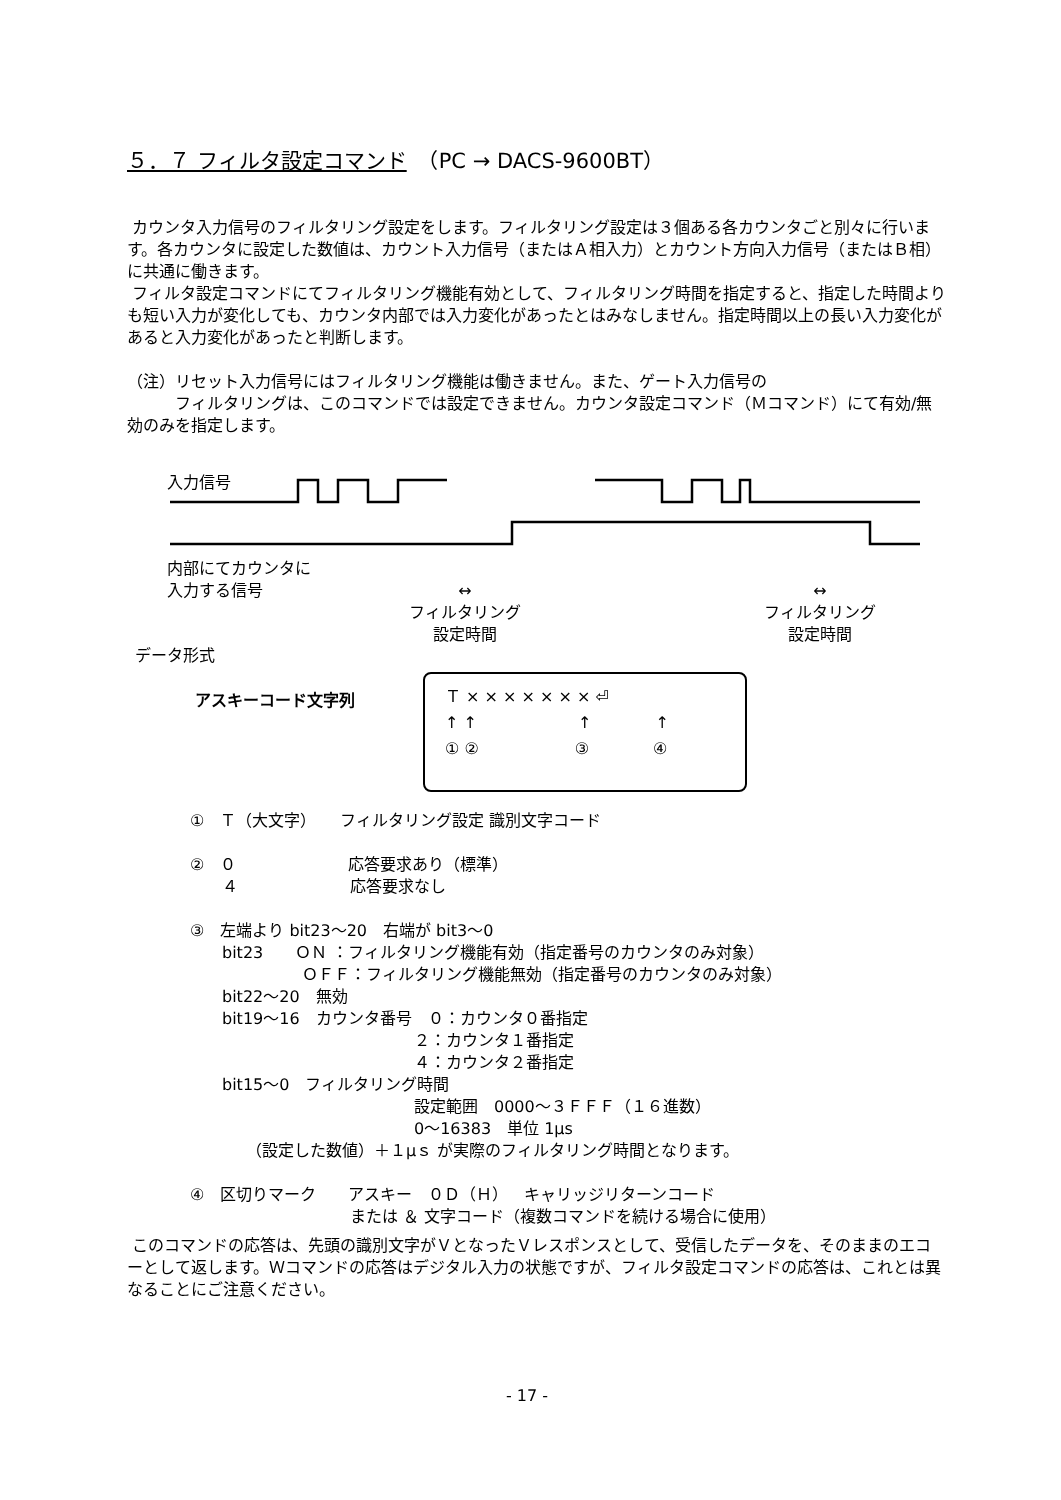５．７ フィルタ設定コマンド　（PC → DACS-9600BT）
カウンタ入力信号のフィルタリング設定をします。フィルタリング設定は３個ある各カウンタごと別々に行います。各カウンタに設定した数値は、カウント入力信号（またはＡ相入力）とカウント方向入力信号（またはＢ相）に共通に働きます。
フィルタ設定コマンドにてフィルタリング機能有効として、フィルタリング時間を指定すると、指定した時間よりも短い入力が変化しても、カウンタ内部では入力変化があったとはみなしません。指定時間以上の長い入力変化があると入力変化があったと判断します。
（注）リセット入力信号にはフィルタリング機能は働きません。また、ゲート入力信号の
　　　フィルタリングは、このコマンドでは設定できません。カウンタ設定コマンド（Ｍコマンド）にて有効/無効のみを指定します。
入力信号
内部にてカウンタに
入力する信号
↔
フィルタリング
設定時間
↔
フィルタリング
設定時間
データ形式
アスキーコード文字列
Ｔ × × × × × × × ⏎
↑ ↑　　　　　　 ↑　　　　↑
① ②　　　　　　③　　　　④
①　Ｔ（大文字）　　フィルタリング設定 識別文字コード
②　０　　　　　　　応答要求あり（標準）
　　４　　　　　　　応答要求なし
③　左端より bit23～20　右端が bit3～0
　　bit23　　ＯＮ ：フィルタリング機能有効（指定番号のカウンタのみ対象）
　　　　　　　ＯＦＦ：フィルタリング機能無効（指定番号のカウンタのみ対象）
　　bit22～20　無効
　　bit19～16　カウンタ番号　０：カウンタ０番指定
　　　　　　　　　　　　　　２：カウンタ１番指定
　　　　　　　　　　　　　　４：カウンタ２番指定
　　bit15～0　フィルタリング時間
　　　　　　　　　　　　　　設定範囲　0000～３ＦＦＦ（１６進数）
　　　　　　　　　　　　　　0～16383　単位 1μs
　　　　（設定した数値）＋１μｓ が実際のフィルタリング時間となります。
④　区切りマーク　　アスキー　０Ｄ（Ｈ）　キャリッジリターンコード
　　　　　　　　　　または ＆ 文字コード（複数コマンドを続ける場合に使用）
このコマンドの応答は、先頭の識別文字がＶとなったＶレスポンスとして、受信したデータを、そのままのエコーとして返します。Ｗコマンドの応答はデジタル入力の状態ですが、フィルタ設定コマンドの応答は、これとは異なることにご注意ください。
- 17 -